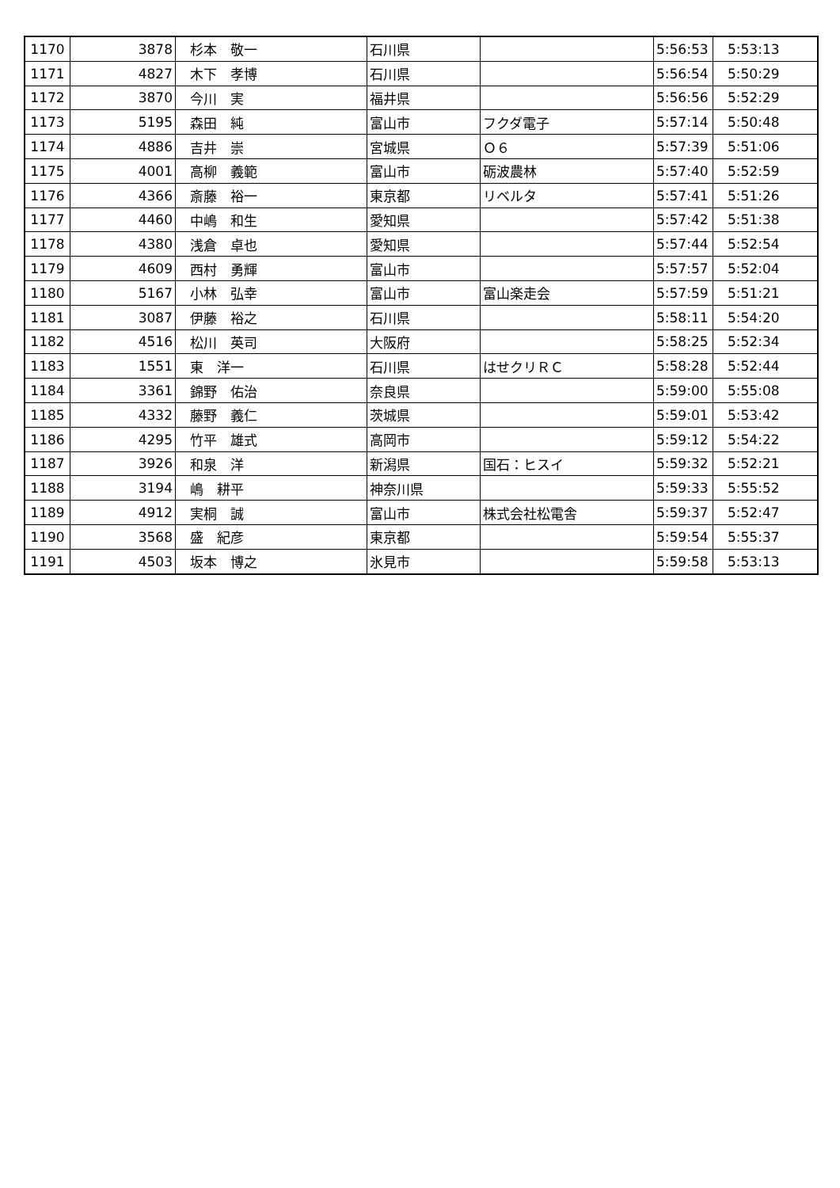| 1170 | 3878 | 杉本 敬一 | 石川県 | | 5:56:53 | 5:53:13 |
| 1171 | 4827 | 木下 孝博 | 石川県 | | 5:56:54 | 5:50:29 |
| 1172 | 3870 | 今川 実 | 福井県 | | 5:56:56 | 5:52:29 |
| 1173 | 5195 | 森田 純 | 富山市 | フクダ電子 | 5:57:14 | 5:50:48 |
| 1174 | 4886 | 吉井 崇 | 宮城県 | Ｏ６ | 5:57:39 | 5:51:06 |
| 1175 | 4001 | 高柳 義範 | 富山市 | 砺波農林 | 5:57:40 | 5:52:59 |
| 1176 | 4366 | 斎藤 裕一 | 東京都 | リベルタ | 5:57:41 | 5:51:26 |
| 1177 | 4460 | 中嶋 和生 | 愛知県 | | 5:57:42 | 5:51:38 |
| 1178 | 4380 | 浅倉 卓也 | 愛知県 | | 5:57:44 | 5:52:54 |
| 1179 | 4609 | 西村 勇輝 | 富山市 | | 5:57:57 | 5:52:04 |
| 1180 | 5167 | 小林 弘幸 | 富山市 | 富山楽走会 | 5:57:59 | 5:51:21 |
| 1181 | 3087 | 伊藤 裕之 | 石川県 | | 5:58:11 | 5:54:20 |
| 1182 | 4516 | 松川 英司 | 大阪府 | | 5:58:25 | 5:52:34 |
| 1183 | 1551 | 東 洋一 | 石川県 | はせクリＲＣ | 5:58:28 | 5:52:44 |
| 1184 | 3361 | 錦野 佑治 | 奈良県 | | 5:59:00 | 5:55:08 |
| 1185 | 4332 | 藤野 義仁 | 茨城県 | | 5:59:01 | 5:53:42 |
| 1186 | 4295 | 竹平 雄式 | 高岡市 | | 5:59:12 | 5:54:22 |
| 1187 | 3926 | 和泉 洋 | 新潟県 | 国石：ヒスイ | 5:59:32 | 5:52:21 |
| 1188 | 3194 | 嶋 耕平 | 神奈川県 | | 5:59:33 | 5:55:52 |
| 1189 | 4912 | 実桐 誠 | 富山市 | 株式会社松電舎 | 5:59:37 | 5:52:47 |
| 1190 | 3568 | 盛 紀彦 | 東京都 | | 5:59:54 | 5:55:37 |
| 1191 | 4503 | 坂本 博之 | 氷見市 | | 5:59:58 | 5:53:13 |